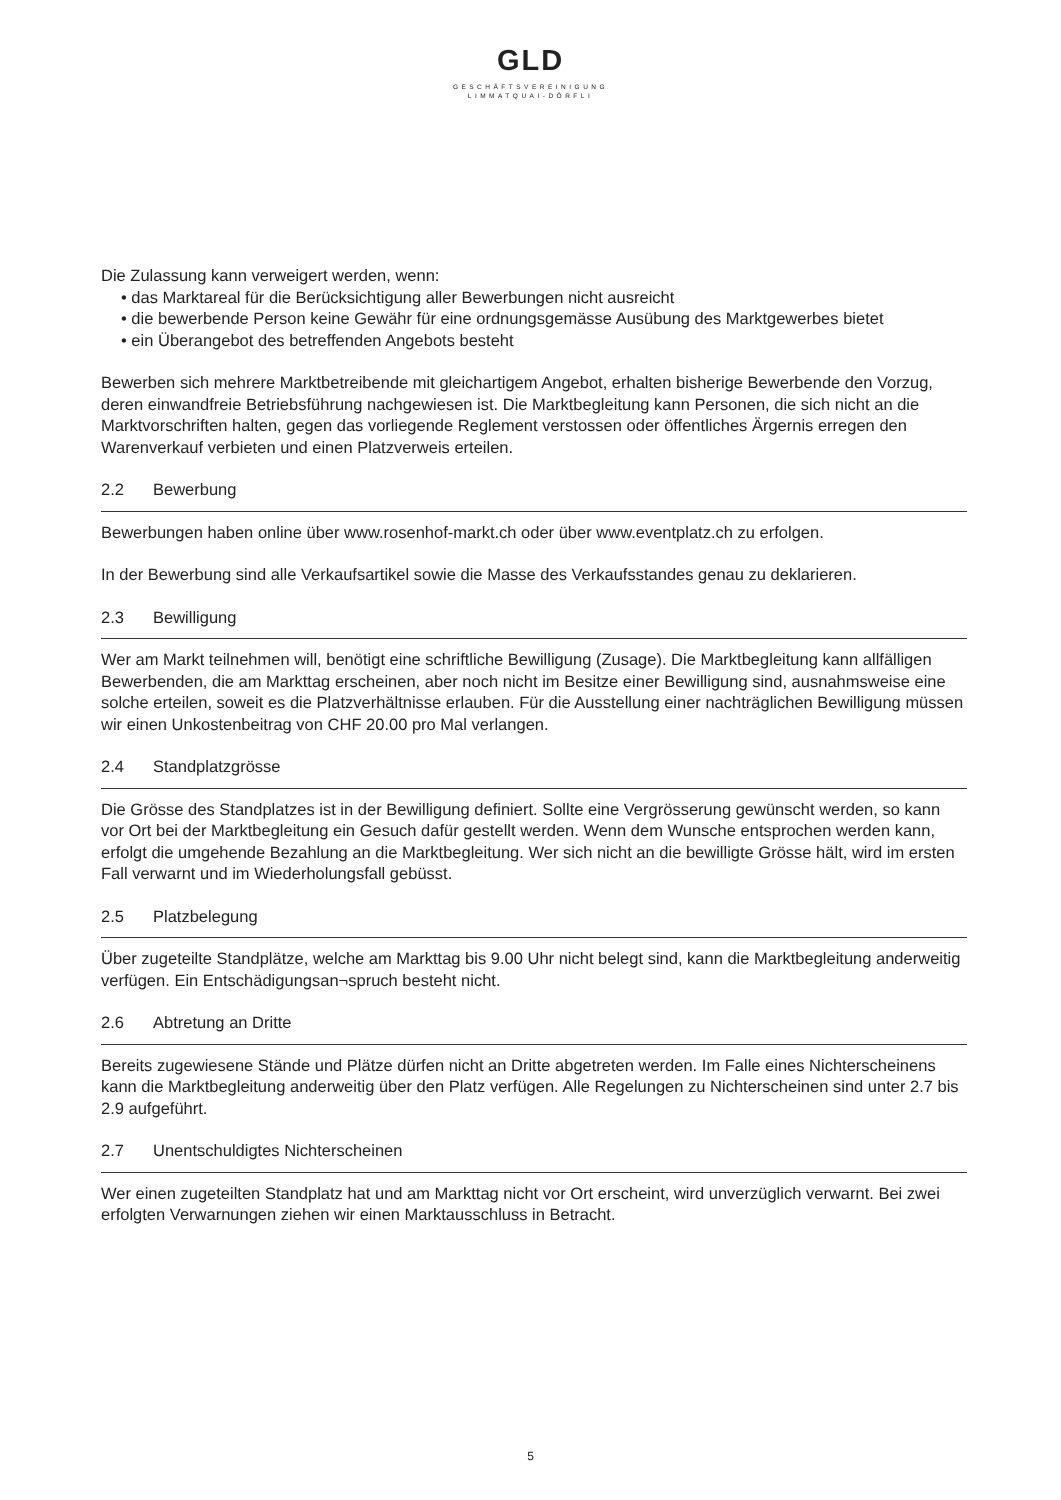GLD
GESCHÄFTSVEREINIGUNG
LIMMATQUAI-DÖRFLI
Die Zulassung kann verweigert werden, wenn:
• das Marktareal für die Berücksichtigung aller Bewerbungen nicht ausreicht
• die bewerbende Person keine Gewähr für eine ordnungsgemässe Ausübung des Marktgewerbes bietet
• ein Überangebot des betreffenden Angebots besteht
Bewerben sich mehrere Marktbetreibende mit gleichartigem Angebot, erhalten bisherige Bewerbende den Vorzug, deren einwandfreie Betriebsführung nachgewiesen ist. Die Marktbegleitung kann Personen, die sich nicht an die Marktvorschriften halten, gegen das vorliegende Reglement verstossen oder öffent­liches Ärgernis erregen den Warenverkauf verbieten und einen Platzverweis erteilen.
2.2 Bewerbung
Bewerbungen haben online über www.rosenhof-markt.ch oder über www.eventplatz.ch zu erfolgen.
In der Bewerbung sind alle Verkaufsartikel sowie die Masse des Verkaufsstandes genau zu deklarieren.
2.3 Bewilligung
Wer am Markt teilnehmen will, benötigt eine schriftliche Bewilligung (Zusage). Die Marktbegleitung kann allfälligen Bewerbenden, die am Markttag erscheinen, aber noch nicht im Besitze einer Bewilligung sind, ausnahmsweise eine solche erteilen, soweit es die Platzverhältnisse erlauben. Für die Ausstellung einer nachträglichen Bewilligung müssen wir einen Unkostenbeitrag von CHF 20.00 pro Mal verlangen.
2.4 Standplatzgrösse
Die Grösse des Standplatzes ist in der Bewilligung definiert. Sollte eine Vergrösserung gewünscht werden, so kann vor Ort bei der Marktbegleitung ein Gesuch dafür gestellt werden. Wenn dem Wunsche ent­sprochen werden kann, erfolgt die umgehende Bezahlung an die Marktbegleitung. Wer sich nicht an die bewilligte Grösse hält, wird im ersten Fall verwarnt und im Wiederholungsfall gebüsst.
2.5 Platzbelegung
Über zugeteilte Standplätze, welche am Markttag bis 9.00 Uhr nicht belegt sind, kann die Marktbegleitung anderweitig verfügen. Ein Entschädigungsan¬spruch besteht nicht.
2.6 Abtretung an Dritte
Bereits zugewiesene Stände und Plätze dürfen nicht an Dritte abgetreten werden. Im Falle eines Nichter­scheinens kann die Marktbegleitung anderweitig über den Platz verfügen. Alle Regelungen zu Nichter­scheinen sind unter 2.7 bis 2.9 aufgeführt.
2.7 Unentschuldigtes Nichterscheinen
Wer einen zugeteilten Standplatz hat und am Markttag nicht vor Ort erscheint, wird unverzüglich verwarnt. Bei zwei erfolgten Verwarnungen ziehen wir einen Marktausschluss in Betracht.
5